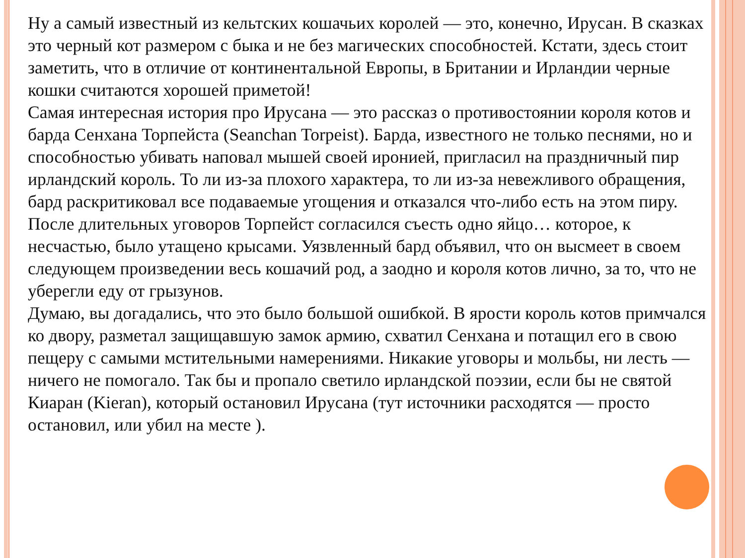Ну а самый известный из кельтских кошачьих королей — это, конечно, Ирусан. В сказках это черный кот размером с быка и не без магических способностей. Кстати, здесь стоит заметить, что в отличие от континентальной Европы, в Британии и Ирландии черные кошки считаются хорошей приметой!
Самая интересная история про Ирусана — это рассказ о противостоянии короля котов и барда Сенхана Торпейста (Seanchan Torpeist). Барда, известного не только песнями, но и способностью убивать наповал мышей своей иронией, пригласил на праздничный пир ирландский король. То ли из-за плохого характера, то ли из-за невежливого обращения, бард раскритиковал все подаваемые угощения и отказался что-либо есть на этом пиру. После длительных уговоров Торпейст согласился съесть одно яйцо… которое, к несчастью, было утащено крысами. Уязвленный бард объявил, что он высмеет в своем следующем произведении весь кошачий род, а заодно и короля котов лично, за то, что не уберегли еду от грызунов.
Думаю, вы догадались, что это было большой ошибкой. В ярости король котов примчался ко двору, разметал защищавшую замок армию, схватил Сенхана и потащил его в свою пещеру с самыми мстительными намерениями. Никакие уговоры и мольбы, ни лесть — ничего не помогало. Так бы и пропало светило ирландской поэзии, если бы не святой Киаран (Kieran), который остановил Ирусана (тут источники расходятся — просто остановил, или убил на месте ).